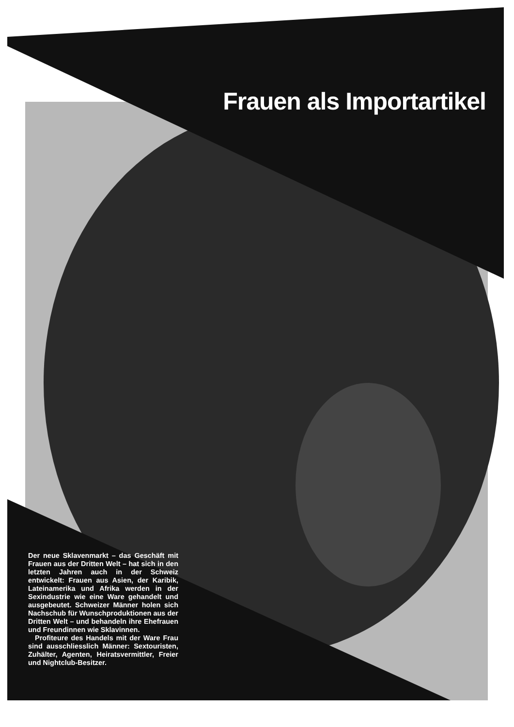Frauen als Importartikel
Der neue Sklavenmarkt – das Geschäft mit Frauen aus der Dritten Welt – hat sich in den letzten Jahren auch in der Schweiz entwickelt: Frauen aus Asien, der Karibik, Lateinamerika und Afrika werden in der Sexindustrie wie eine Ware gehandelt und ausgebeutet. Schweizer Männer holen sich Nachschub für Wunschproduktionen aus der Dritten Welt – und behandeln ihre Ehefrauen und Freundinnen wie Sklavinnen.
Profiteure des Handels mit der Ware Frau sind ausschliesslich Männer: Sextouristen, Zuhälter, Agenten, Heiratsvermittler, Freier und Nightclub-Besitzer.